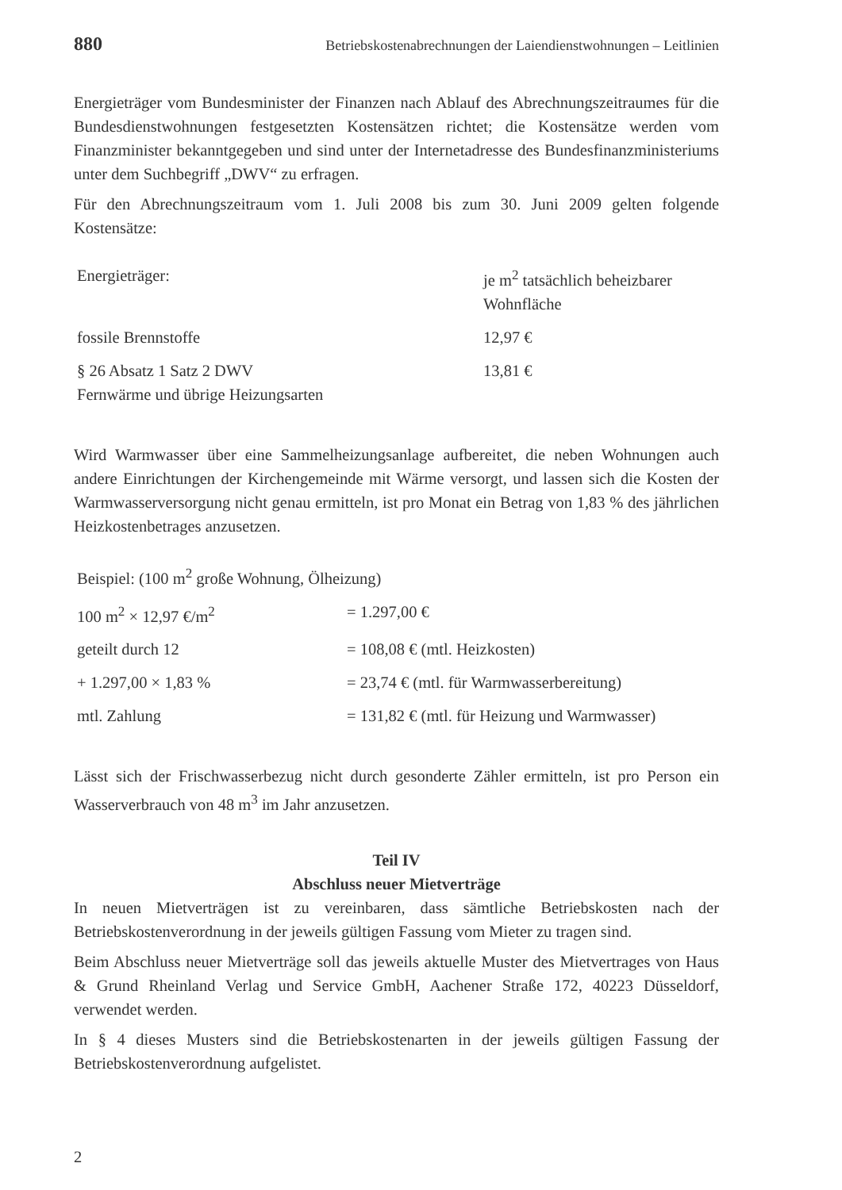880 Betriebskostenabrechnungen der Laiendienstwohnungen – Leitlinien
Energieträger vom Bundesminister der Finanzen nach Ablauf des Abrechnungszeitraumes für die Bundesdienstwohnungen festgesetzten Kostensätzen richtet; die Kostensätze werden vom Finanzminister bekanntgegeben und sind unter der Internetadresse des Bundesfinanzministeriums unter dem Suchbegriff „DWV“ zu erfragen.
Für den Abrechnungszeitraum vom 1. Juli 2008 bis zum 30. Juni 2009 gelten folgende Kostensätze:
| Energieträger: | je m<sup>2</sup> tatsächlich beheizbarer Wohnfläche |
| fossile Brennstoffe | 12,97 € |
| § 26 Absatz 1 Satz 2 DWV Fernwärme und übrige Heizungsarten | 13,81 € |
Wird Warmwasser über eine Sammelheizungsanlage aufbereitet, die neben Wohnungen auch andere Einrichtungen der Kirchengemeinde mit Wärme versorgt, und lassen sich die Kosten der Warmwasserversorgung nicht genau ermitteln, ist pro Monat ein Betrag von 1,83 % des jährlichen Heizkostenbetrages anzusetzen.
| Beispiel: (100 m<sup>2</sup> große Wohnung, Ölheizung) | |
| 100 m<sup>2</sup> × 12,97 €/m<sup>2</sup> | = 1.297,00 € |
| geteilt durch 12 | = 108,08 € (mtl. Heizkosten) |
| + 1.297,00 × 1,83 % | = 23,74 € (mtl. für Warmwasserbereitung) |
| mtl. Zahlung | = 131,82 € (mtl. für Heizung und Warmwasser) |
Lässt sich der Frischwasserbezug nicht durch gesonderte Zähler ermitteln, ist pro Person ein Wasserverbrauch von 48 m<sup>3</sup> im Jahr anzusetzen.
Teil IV
Abschluss neuer Mietverträge
In neuen Mietverträgen ist zu vereinbaren, dass sämtliche Betriebskosten nach der Betriebskostenverordnung in der jeweils gültigen Fassung vom Mieter zu tragen sind.
Beim Abschluss neuer Mietverträge soll das jeweils aktuelle Muster des Mietvertrages von Haus & Grund Rheinland Verlag und Service GmbH, Aachener Straße 172, 40223 Düsseldorf, verwendet werden.
In § 4 dieses Musters sind die Betriebskostenarten in der jeweils gültigen Fassung der Betriebskostenverordnung aufgelistet.
2